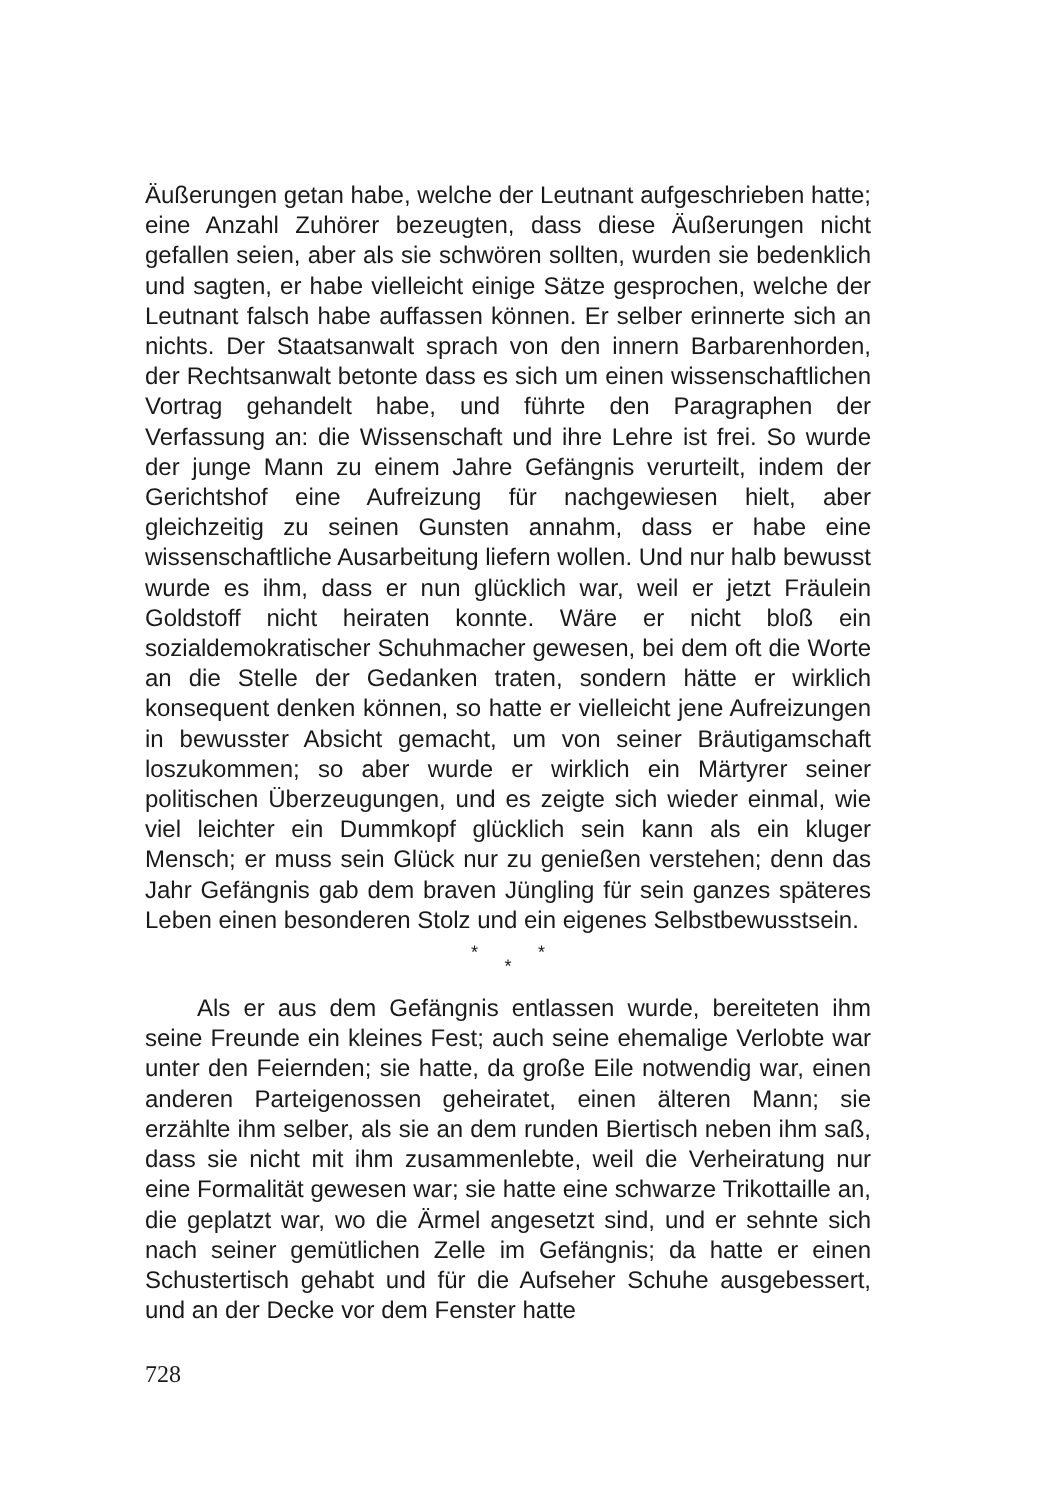Äußerungen getan habe, welche der Leutnant aufgeschrieben hatte; eine Anzahl Zuhörer bezeugten, dass diese Äußerungen nicht gefallen seien, aber als sie schwören sollten, wurden sie bedenklich und sagten, er habe vielleicht einige Sätze gesprochen, welche der Leutnant falsch habe auffassen können. Er selber erinnerte sich an nichts. Der Staatsanwalt sprach von den innern Barbarenhorden, der Rechtsanwalt betonte dass es sich um einen wissenschaftlichen Vortrag gehandelt habe, und führte den Paragraphen der Verfassung an: die Wissenschaft und ihre Lehre ist frei. So wurde der junge Mann zu einem Jahre Gefängnis verurteilt, indem der Gerichtshof eine Aufreizung für nachgewiesen hielt, aber gleichzeitig zu seinen Gunsten annahm, dass er habe eine wissenschaftliche Ausarbeitung liefern wollen. Und nur halb bewusst wurde es ihm, dass er nun glücklich war, weil er jetzt Fräulein Goldstoff nicht heiraten konnte. Wäre er nicht bloß ein sozialdemokratischer Schuhmacher gewesen, bei dem oft die Worte an die Stelle der Gedanken traten, sondern hätte er wirklich konsequent denken können, so hatte er vielleicht jene Aufreizungen in bewusster Absicht gemacht, um von seiner Bräutigamschaft loszukommen; so aber wurde er wirklich ein Märtyrer seiner politischen Überzeugungen, und es zeigte sich wieder einmal, wie viel leichter ein Dummkopf glücklich sein kann als ein kluger Mensch; er muss sein Glück nur zu genießen verstehen; denn das Jahr Gefängnis gab dem braven Jüngling für sein ganzes späteres Leben einen besonderen Stolz und ein eigenes Selbstbewusstsein.
* *
*
Als er aus dem Gefängnis entlassen wurde, bereiteten ihm seine Freunde ein kleines Fest; auch seine ehemalige Verlobte war unter den Feiernden; sie hatte, da große Eile notwendig war, einen anderen Parteigenossen geheiratet, einen älteren Mann; sie erzählte ihm selber, als sie an dem runden Biertisch neben ihm saß, dass sie nicht mit ihm zusammenlebte, weil die Verheiratung nur eine Formalität gewesen war; sie hatte eine schwarze Trikottaille an, die geplatzt war, wo die Ärmel angesetzt sind, und er sehnte sich nach seiner gemütlichen Zelle im Gefängnis; da hatte er einen Schustertisch gehabt und für die Aufseher Schuhe ausgebessert, und an der Decke vor dem Fenster hatte
728